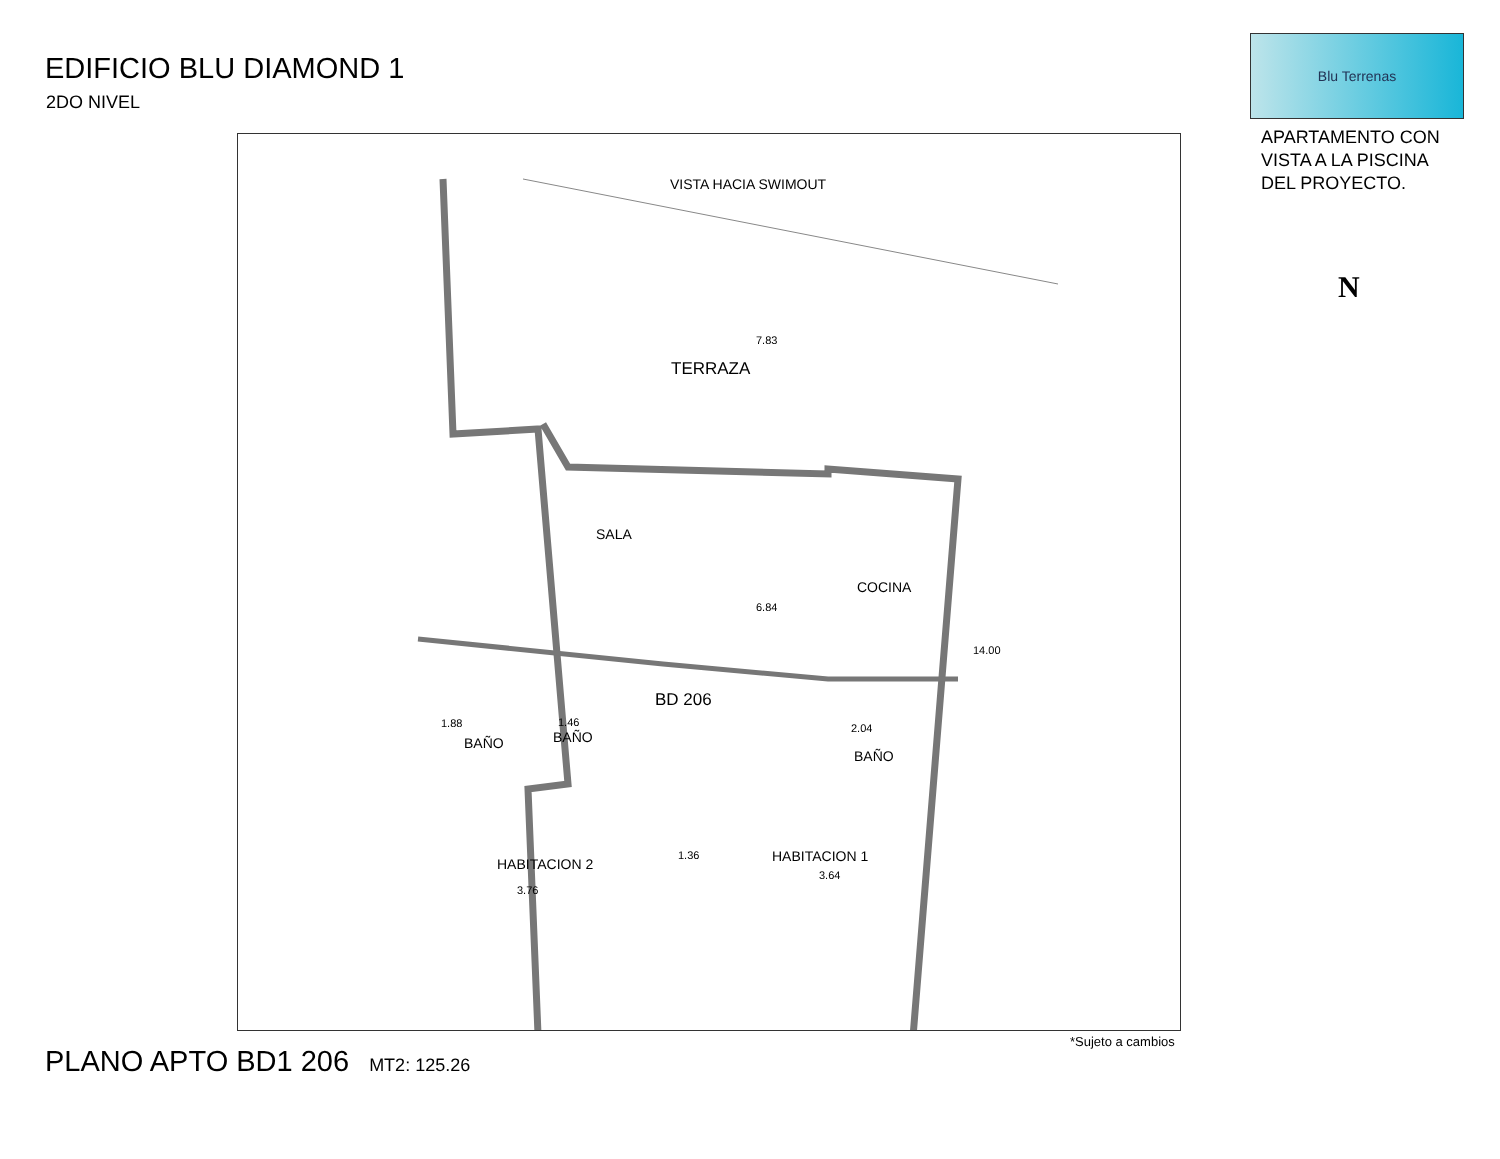EDIFICIO BLU DIAMOND 1
2DO NIVEL
Blu Terrenas
APARTAMENTO CON
VISTA A LA PISCINA
DEL PROYECTO.
N
VISTA HACIA SWIMOUT
7.83
TERRAZA
SALA
COCINA
6.84
BD 206
1.88 1.46 2.04
BAÑO BAÑO
BAÑO
1.36
HABITACION 2 HABITACION 1
3.64
3.76
14.00
*Sujeto a cambios
PLANO APTO BD1 206 MT2: 125.26